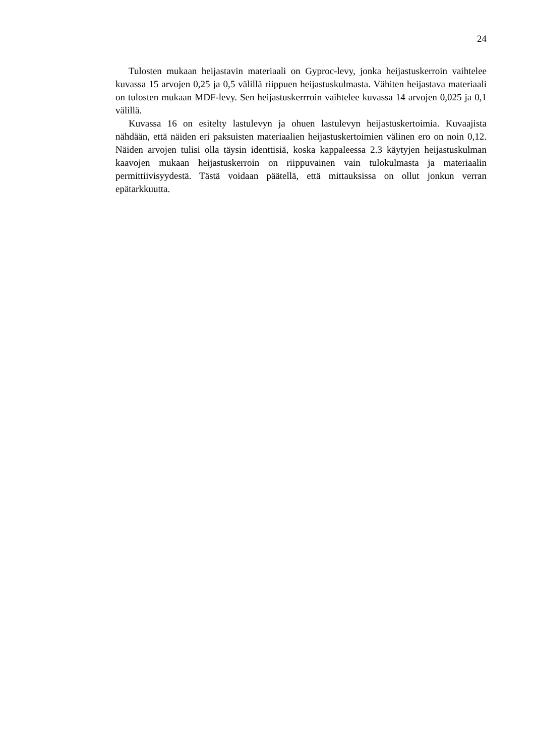24
Tulosten mukaan heijastavin materiaali on Gyproc-levy, jonka heijastuskerroin vaihtelee kuvassa 15 arvojen 0,25 ja 0,5 välillä riippuen heijastuskulmasta. Vähiten heijastava materiaali on tulosten mukaan MDF-levy. Sen heijastuskerrroin vaihtelee kuvassa 14 arvojen 0,025 ja 0,1 välillä.
Kuvassa 16 on esitelty lastulevyn ja ohuen lastulevyn heijastuskertoimia. Kuvaajista nähdään, että näiden eri paksuisten materiaalien heijastuskertoimien välinen ero on noin 0,12. Näiden arvojen tulisi olla täysin identtisiä, koska kappaleessa 2.3 käytyjen heijastuskulman kaavojen mukaan heijastuskerroin on riippuvainen vain tulokulmasta ja materiaalin permittiivisyydestä. Tästä voidaan päätellä, että mittauksissa on ollut jonkun verran epätarkkuutta.